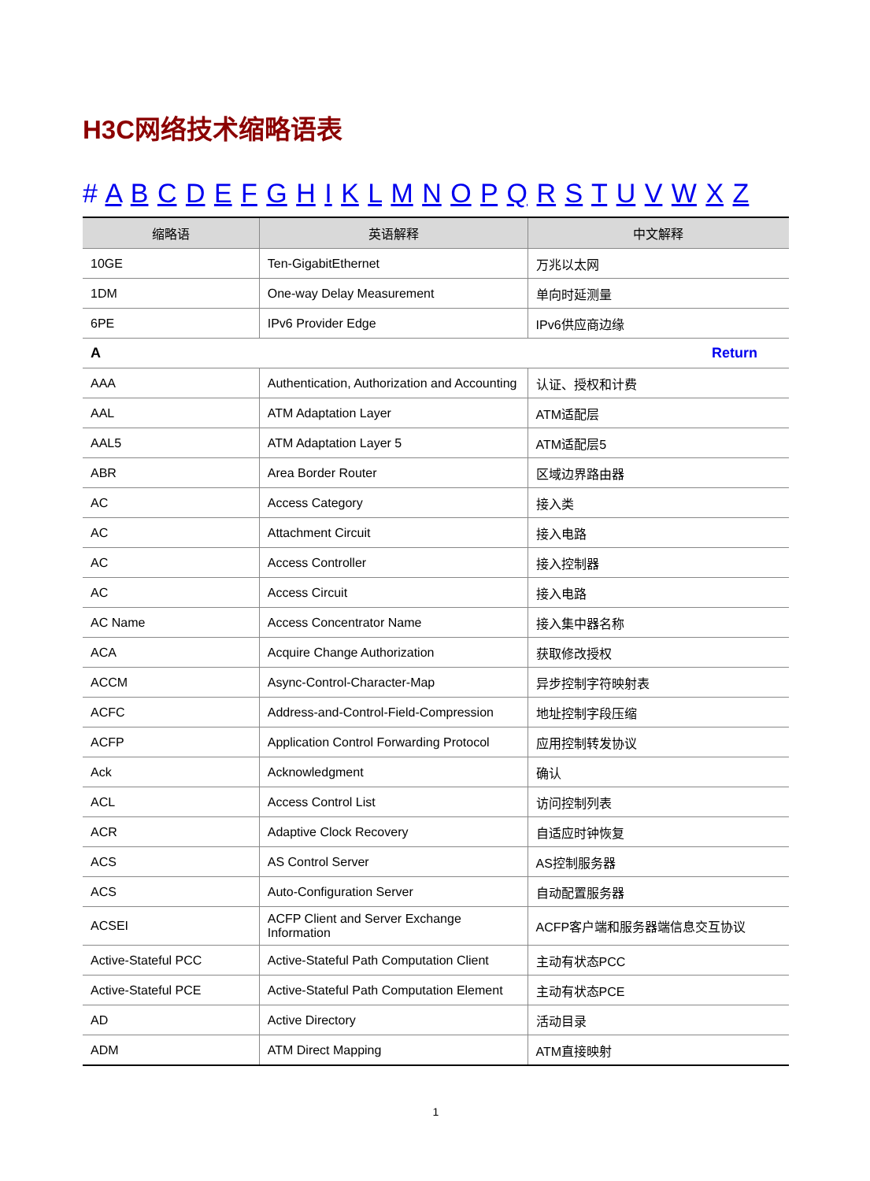H3C网络技术缩略语表
# A B C D E F G H I K L M N O P Q R S T U V W X Z
| 缩略语 | 英语解释 | 中文解释 |
| --- | --- | --- |
| 10GE | Ten-GigabitEthernet | 万兆以太网 |
| 1DM | One-way Delay Measurement | 单向时延测量 |
| 6PE | IPv6 Provider Edge | IPv6供应商边缘 |
| A | | Return |
| AAA | Authentication, Authorization and Accounting | 认证、授权和计费 |
| AAL | ATM Adaptation Layer | ATM适配层 |
| AAL5 | ATM Adaptation Layer 5 | ATM适配层5 |
| ABR | Area Border Router | 区域边界路由器 |
| AC | Access Category | 接入类 |
| AC | Attachment Circuit | 接入电路 |
| AC | Access Controller | 接入控制器 |
| AC | Access Circuit | 接入电路 |
| AC Name | Access Concentrator Name | 接入集中器名称 |
| ACA | Acquire Change Authorization | 获取修改授权 |
| ACCM | Async-Control-Character-Map | 异步控制字符映射表 |
| ACFC | Address-and-Control-Field-Compression | 地址控制字段压缩 |
| ACFP | Application Control Forwarding Protocol | 应用控制转发协议 |
| Ack | Acknowledgment | 确认 |
| ACL | Access Control List | 访问控制列表 |
| ACR | Adaptive Clock Recovery | 自适应时钟恢复 |
| ACS | AS Control Server | AS控制服务器 |
| ACS | Auto-Configuration Server | 自动配置服务器 |
| ACSEI | ACFP Client and Server Exchange Information | ACFP客户端和服务器端信息交互协议 |
| Active-Stateful PCC | Active-Stateful Path Computation Client | 主动有状态PCC |
| Active-Stateful PCE | Active-Stateful Path Computation Element | 主动有状态PCE |
| AD | Active Directory | 活动目录 |
| ADM | ATM Direct Mapping | ATM直接映射 |
1